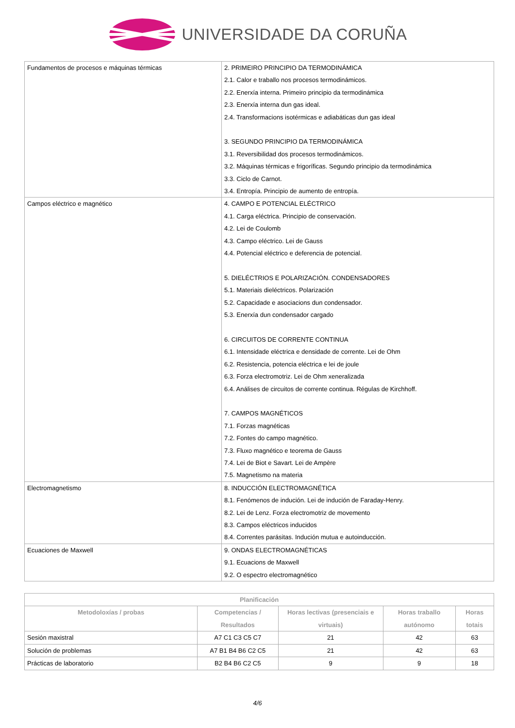UNIVERSIDADE DA CORUÑA
| Fundamentos de procesos e máquinas térmicas | 2. PRIMEIRO PRINCIPIO DA TERMODINÁMICA 2.1. Calor e traballo nos procesos termodinámicos. 2.2. Enerxía interna. Primeiro principio da termodinámica 2.3. Enerxía interna dun gas ideal. 2.4. Transformacions isotérmicas e adiabáticas dun gas ideal 3. SEGUNDO PRINCIPIO DA TERMODINÁMICA 3.1. Reversibilidad dos procesos termodinámicos. 3.2. Máquinas térmicas e frigoríficas. Segundo principio da termodinámica 3.3. Ciclo de Carnot. 3.4. Entropía. Principio de aumento de entropía. |
| Campos eléctrico e magnético | 4. CAMPO E POTENCIAL ELÉCTRICO 4.1. Carga eléctrica. Principio de conservación. 4.2. Lei de Coulomb 4.3. Campo eléctrico. Lei de Gauss 4.4. Potencial eléctrico e deferencia de potencial. 5. DIELÉCTRIOS E POLARIZACIÓN. CONDENSADORES 5.1. Materiais dieléctricos. Polarización 5.2. Capacidade e asociacions dun condensador. 5.3. Enerxía dun condensador cargado 6. CIRCUITOS DE CORRENTE CONTINUA 6.1. Intensidade eléctrica e densidade de corrente. Lei de Ohm 6.2. Resistencia, potencia eléctrica e lei de joule 6.3. Forza electromotriz. Lei de Ohm xeneralizada 6.4. Análises de circuitos de corrente continua. Régulas de Kirchhoff. 7. CAMPOS MAGNÉTICOS 7.1. Forzas magnéticas 7.2. Fontes do campo magnético. 7.3. Fluxo magnético e teorema de Gauss 7.4. Lei de Biot e Savart. Lei de Ampère 7.5. Magnetismo na materia |
| Electromagnetismo | 8. INDUCCIÓN ELECTROMAGNÉTICA 8.1. Fenómenos de indución. Lei de indución de Faraday-Henry. 8.2. Lei de Lenz. Forza electromotriz de movemento 8.3. Campos eléctricos inducidos 8.4. Correntes parásitas. Indución mutua e autoinducción. |
| Ecuaciones de Maxwell | 9. ONDAS ELECTROMAGNÉTICAS 9.1. Ecuacions de Maxwell 9.2. O espectro electromagnético |
| Planificación | | | | |
| --- | --- | --- | --- | --- |
| Metodoloxías / probas | Competencias / Resultados | Horas lectivas (presenciais e virtuais) | Horas traballo autónomo | Horas totais |
| Sesión maxistral | A7 C1 C3 C5 C7 | 21 | 42 | 63 |
| Solución de problemas | A7 B1 B4 B6 C2 C5 | 21 | 42 | 63 |
| Prácticas de laboratorio | B2 B4 B6 C2 C5 | 9 | 9 | 18 |
4/6